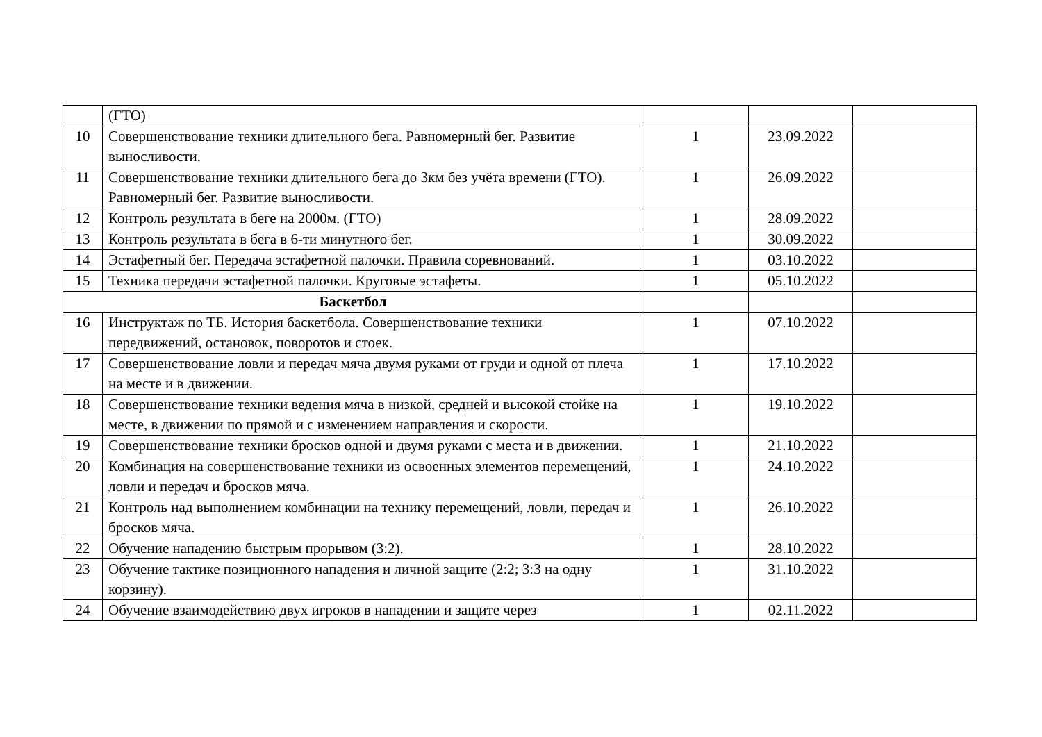| | (ГТО) | | | |
| 10 | Совершенствование техники длительного бега. Равномерный бег. Развитие выносливости. | 1 | 23.09.2022 | |
| 11 | Совершенствование техники длительного бега до 3км без учёта времени (ГТО). Равномерный бег. Развитие выносливости. | 1 | 26.09.2022 | |
| 12 | Контроль результата в беге на 2000м. (ГТО) | 1 | 28.09.2022 | |
| 13 | Контроль результата в бега в 6-ти минутного бег. | 1 | 30.09.2022 | |
| 14 | Эстафетный бег. Передача эстафетной палочки. Правила соревнований. | 1 | 03.10.2022 | |
| 15 | Техника передачи эстафетной палочки. Круговые эстафеты. | 1 | 05.10.2022 | |
| Баскетбол | | | | |
| 16 | Инструктаж по ТБ. История баскетбола. Совершенствование техники передвижений, остановок, поворотов и стоек. | 1 | 07.10.2022 | |
| 17 | Совершенствование ловли и передач мяча двумя руками от груди и одной от плеча на месте и в движении. | 1 | 17.10.2022 | |
| 18 | Совершенствование техники ведения мяча в низкой, средней и высокой стойке на месте, в движении по прямой и с изменением направления и скорости. | 1 | 19.10.2022 | |
| 19 | Совершенствование техники бросков одной и двумя руками с места и в движении. | 1 | 21.10.2022 | |
| 20 | Комбинация на совершенствование техники из освоенных элементов перемещений, ловли и передач и бросков мяча. | 1 | 24.10.2022 | |
| 21 | Контроль над выполнением комбинации на технику перемещений, ловли, передач и бросков мяча. | 1 | 26.10.2022 | |
| 22 | Обучение нападению быстрым прорывом (3:2). | 1 | 28.10.2022 | |
| 23 | Обучение тактике позиционного нападения и личной защите (2:2; 3:3 на одну корзину). | 1 | 31.10.2022 | |
| 24 | Обучение взаимодействию двух игроков в нападении и защите через | 1 | 02.11.2022 | |